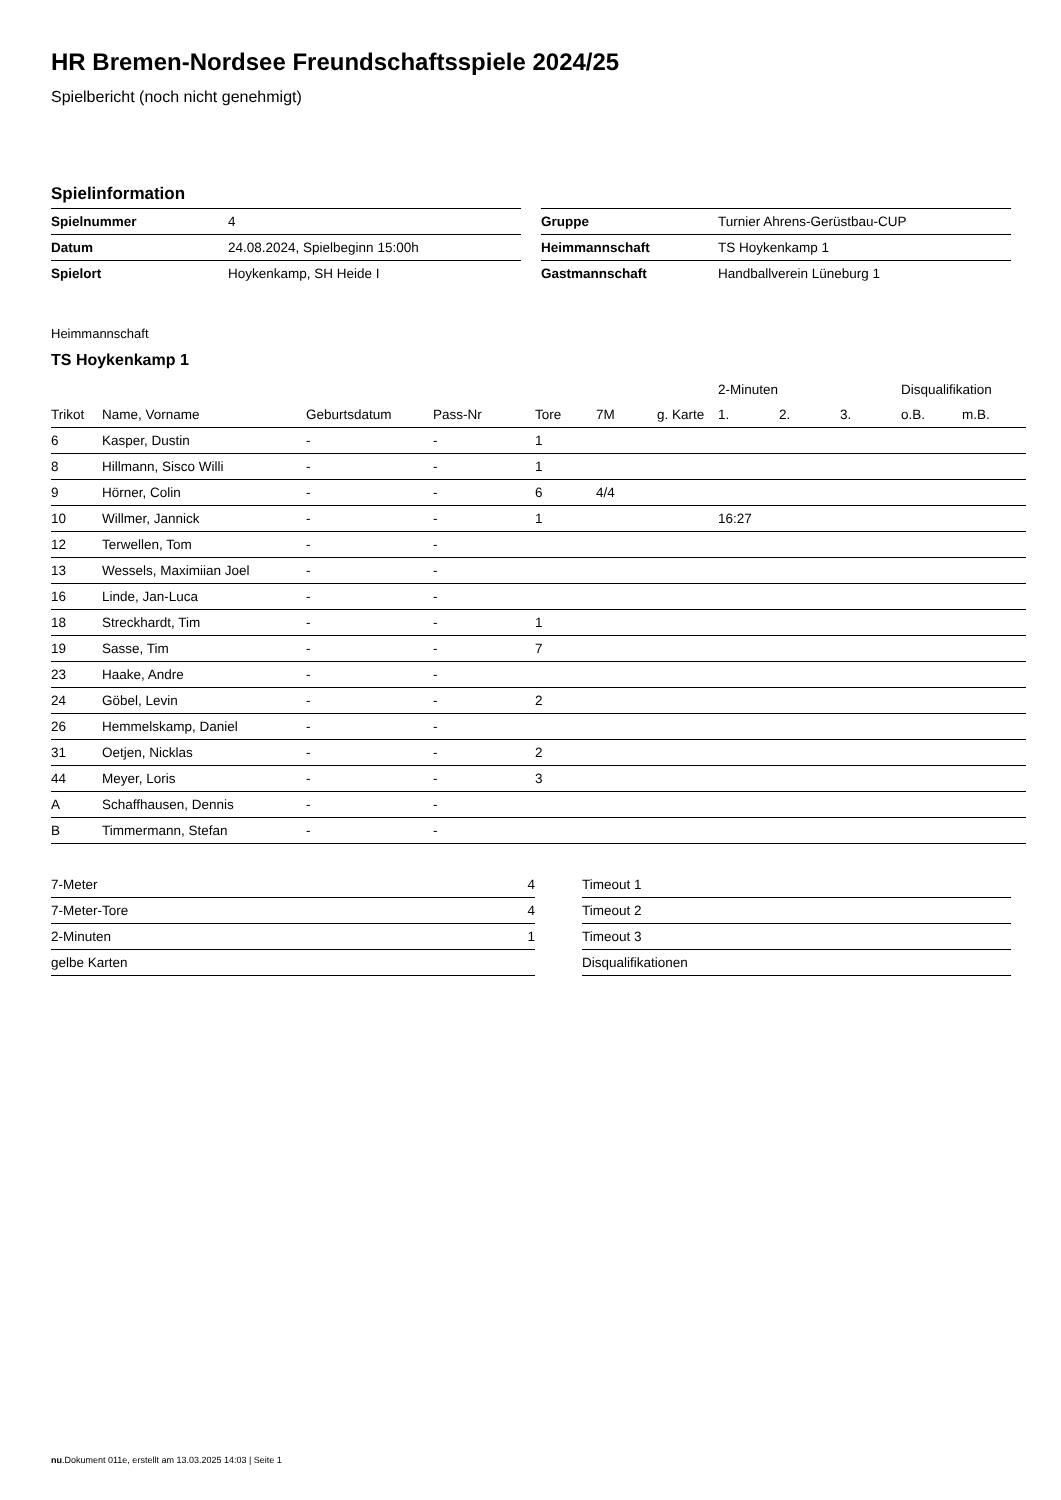HR Bremen-Nordsee Freundschaftsspiele 2024/25
Spielbericht (noch nicht genehmigt)
Spielinformation
| Spielnummer | 4 |
| Datum | 24.08.2024, Spielbeginn 15:00h |
| Spielort | Hoykenkamp, SH Heide I |
| Gruppe | Turnier Ahrens-Gerüstbau-CUP |
| Heimmannschaft | TS Hoykenkamp 1 |
| Gastmannschaft | Handballverein Lüneburg 1 |
Heimmannschaft
TS Hoykenkamp 1
| | | | | | | | 2-Minuten | | | Disqualifikation | |
| --- | --- | --- | --- | --- | --- | --- | --- | --- | --- | --- | --- |
| Trikot | Name, Vorname | Geburtsdatum | Pass-Nr | Tore | 7M | g. Karte | 1. | 2. | 3. | o.B. | m.B. |
| 6 | Kasper, Dustin | - | - | 1 | | | | | | | |
| 8 | Hillmann, Sisco Willi | - | - | 1 | | | | | | | |
| 9 | Hörner, Colin | - | - | 6 | 4/4 | | | | | | |
| 10 | Willmer, Jannick | - | - | 1 | | | 16:27 | | | | |
| 12 | Terwellen, Tom | - | - | | | | | | | | |
| 13 | Wessels, Maximiian Joel | - | - | | | | | | | | |
| 16 | Linde, Jan-Luca | - | - | | | | | | | | |
| 18 | Streckhardt, Tim | - | - | 1 | | | | | | | |
| 19 | Sasse, Tim | - | - | 7 | | | | | | | |
| 23 | Haake, Andre | - | - | | | | | | | | |
| 24 | Göbel, Levin | - | - | 2 | | | | | | | |
| 26 | Hemmelskamp, Daniel | - | - | | | | | | | | |
| 31 | Oetjen, Nicklas | - | - | 2 | | | | | | | |
| 44 | Meyer, Loris | - | - | 3 | | | | | | | |
| A | Schaffhausen, Dennis | - | - | | | | | | | | |
| B | Timmermann, Stefan | - | - | | | | | | | | |
| 7-Meter | 4 |
| 7-Meter-Tore | 4 |
| 2-Minuten | 1 |
| gelbe Karten | |
| Timeout 1 |
| Timeout 2 |
| Timeout 3 |
| Disqualifikationen |
nu.Dokument 011e, erstellt am 13.03.2025 14:03 | Seite 1